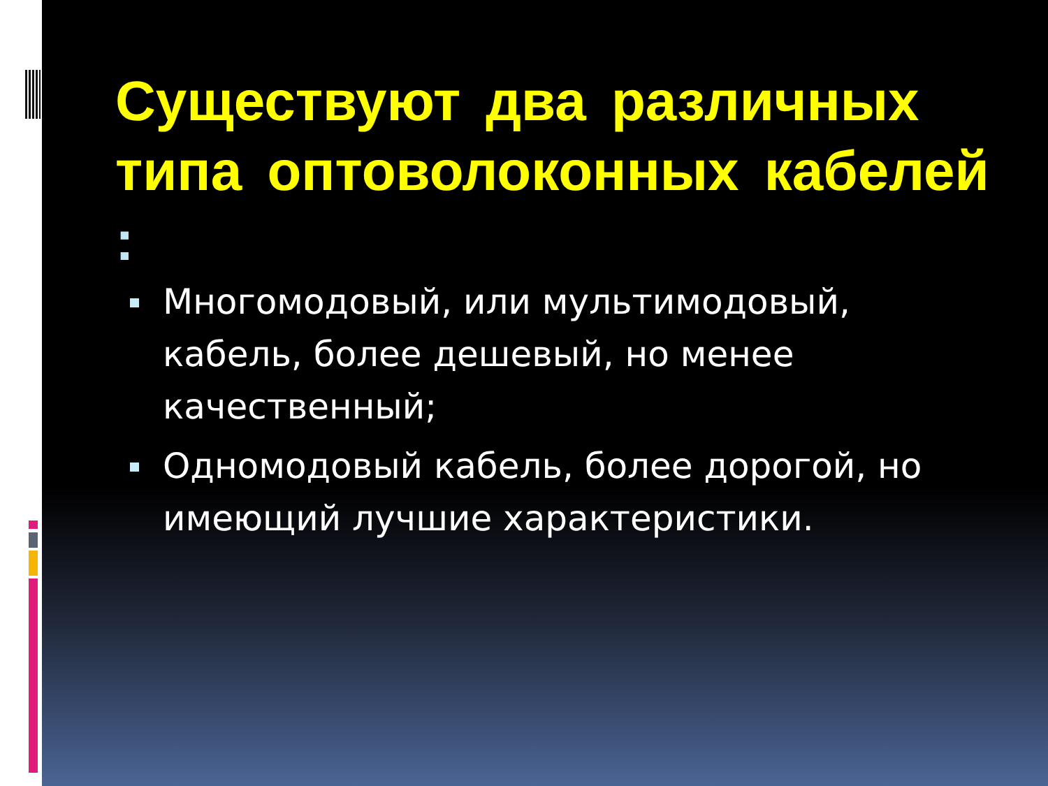Существуют два различных типа оптоволоконных кабелей :
Многомодовый, или мультимодовый, кабель, более дешевый, но менее качественный;
Одномодовый кабель, более дорогой, но имеющий лучшие характеристики.